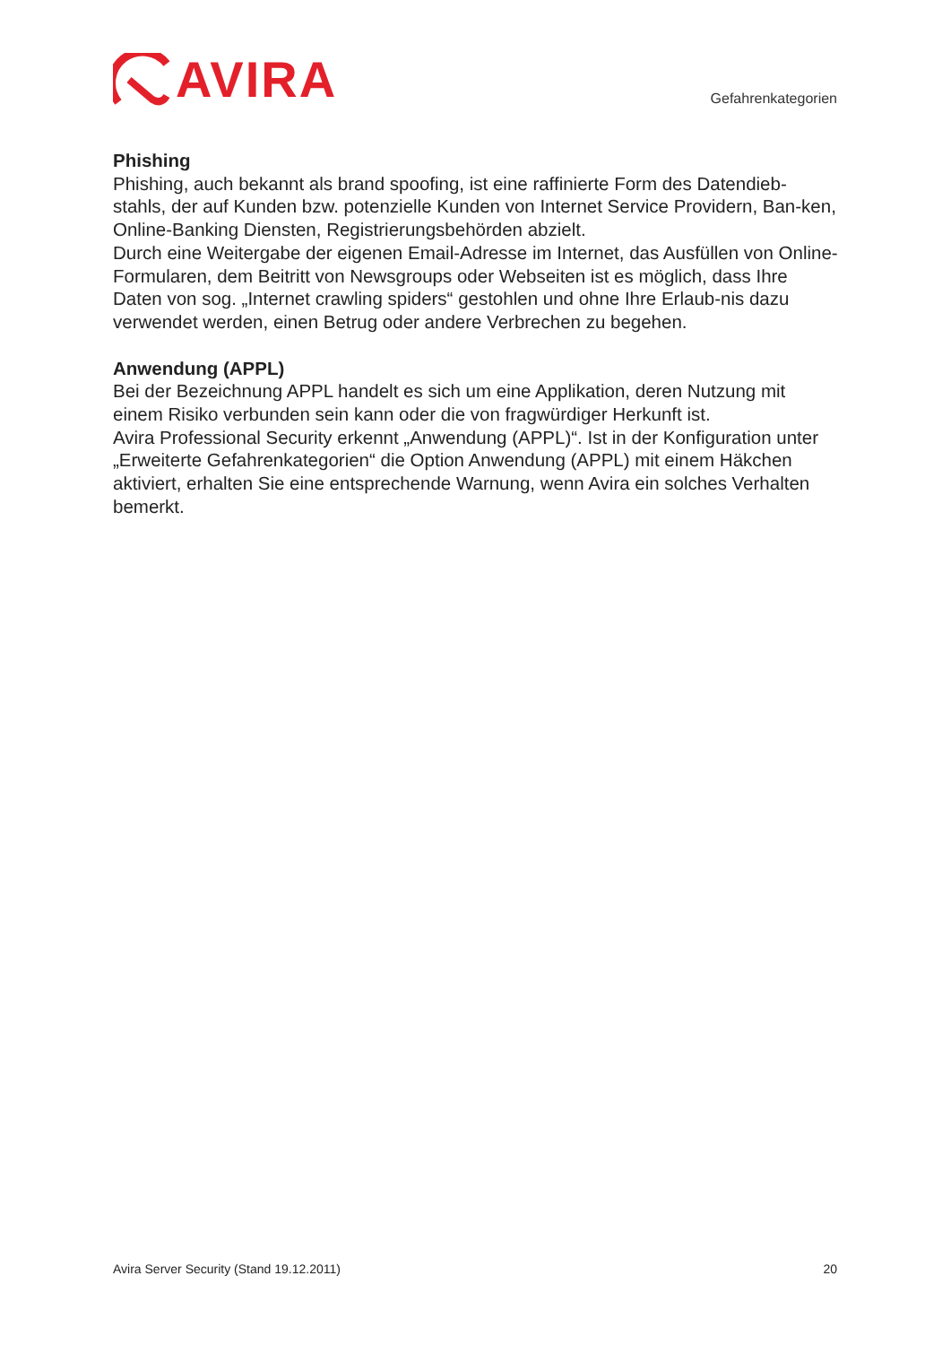AVIRA
Gefahrenkategorien
Phishing
Phishing, auch bekannt als brand spoofing, ist eine raffinierte Form des Datendieb-stahls, der auf Kunden bzw. potenzielle Kunden von Internet Service Providern, Ban-ken, Online-Banking Diensten, Registrierungsbehörden abzielt.
Durch eine Weitergabe der eigenen Email-Adresse im Internet, das Ausfüllen von Online-Formularen, dem Beitritt von Newsgroups oder Webseiten ist es möglich, dass Ihre Daten von sog. „Internet crawling spiders“ gestohlen und ohne Ihre Erlaub-nis dazu verwendet werden, einen Betrug oder andere Verbrechen zu begehen.
Anwendung (APPL)
Bei der Bezeichnung APPL handelt es sich um eine Applikation, deren Nutzung mit einem Risiko verbunden sein kann oder die von fragwürdiger Herkunft ist.
Avira Professional Security erkennt „Anwendung (APPL)“. Ist in der Konfiguration unter „Erweiterte Gefahrenkategorien“ die Option Anwendung (APPL) mit einem Häkchen aktiviert, erhalten Sie eine entsprechende Warnung, wenn Avira ein solches Verhalten bemerkt.
Avira Server Security (Stand 19.12.2011) 20